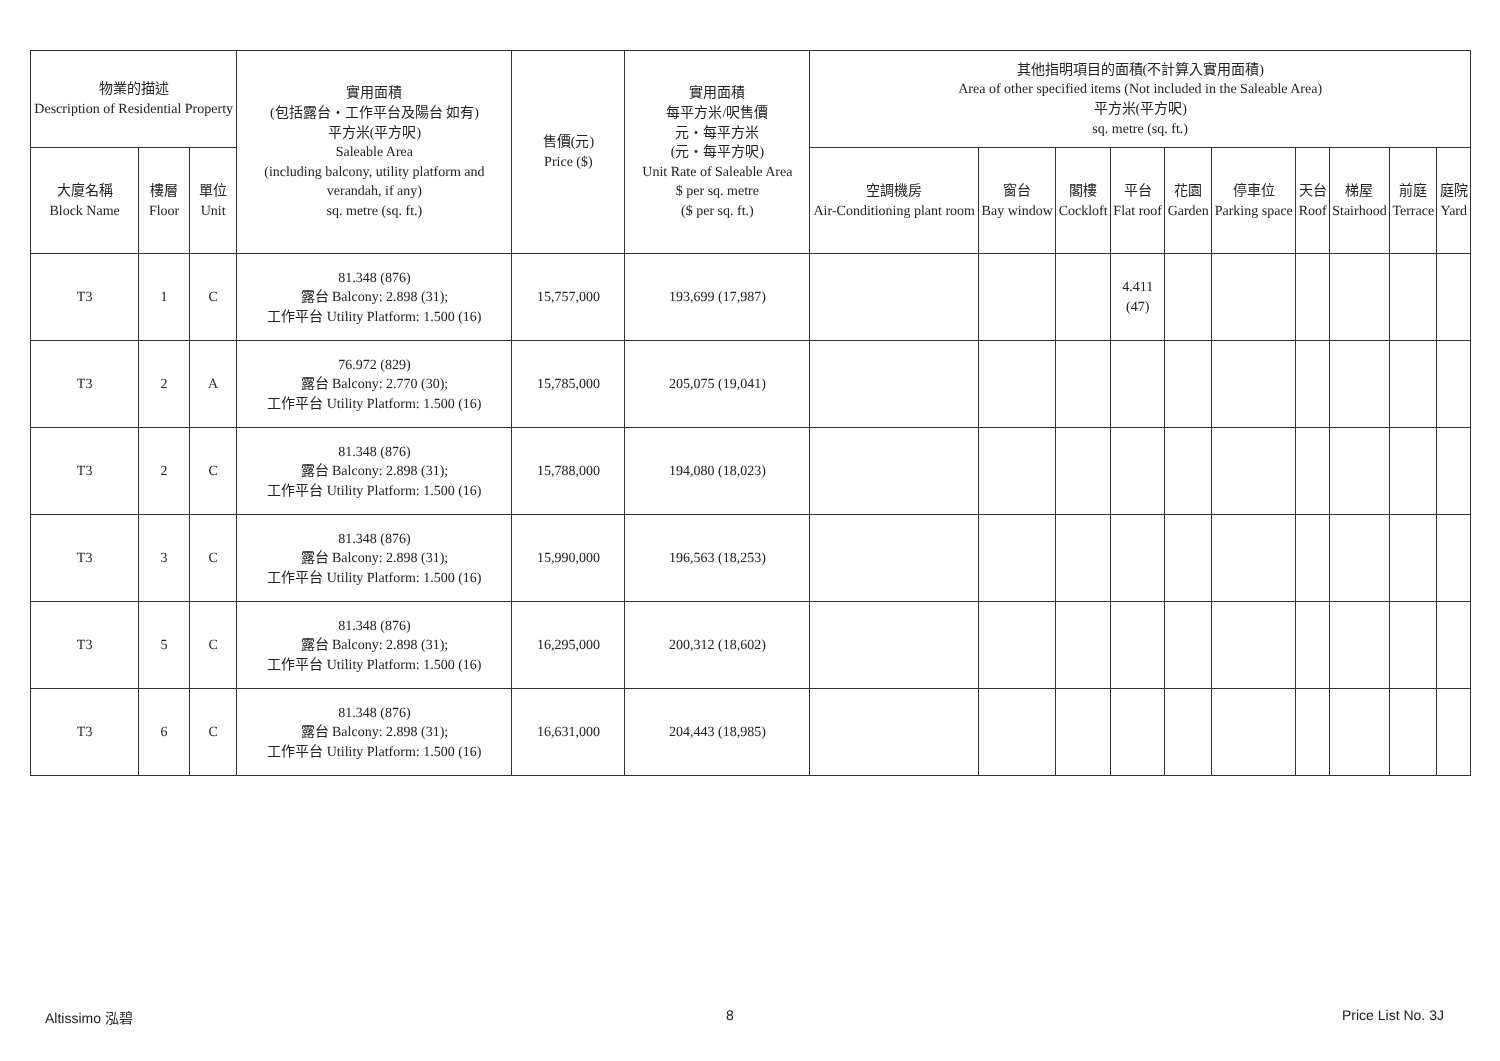| 物業的描述 Description of Residential Property | | | 實用面積 (包括露台・工作平台及陽台 如有) 平方米(平方呎) Saleable Area (including balcony, utility platform and verandah, if any) sq. metre (sq. ft.) | 售價(元) Price ($) | 實用面積 每平方米/呎售價 元・每平方米 (元・每平方呎) Unit Rate of Saleable Area $ per sq. metre ($ per sq. ft.) | 其他指明項目的面積(不計算入實用面積) Area of other specified items (Not included in the Saleable Area) 平方米(平方呎) sq. metre (sq. ft.) | | | | | | | | | |
| --- | --- | --- | --- | --- | --- | --- | --- | --- | --- | --- | --- | --- | --- | --- | --- |
| 大廈名稱 Block Name | 樓層 Floor | 單位 Unit | | | | 空調機房 Air-Conditioning plant room | 窗台 Bay window | 閣樓 Cockloft | 平台 Flat roof | 花園 Garden | 停車位 Parking space | 天台 Roof | 梯屋 Stairhood | 前庭 Terrace | 庭院 Yard |
| T3 | 1 | C | 81.348 (876) 露台 Balcony: 2.898 (31); 工作平台 Utility Platform: 1.500 (16) | 15,757,000 | 193,699 (17,987) | | | | 4.411 (47) | | | | | | |
| T3 | 2 | A | 76.972 (829) 露台 Balcony: 2.770 (30); 工作平台 Utility Platform: 1.500 (16) | 15,785,000 | 205,075 (19,041) | | | | | | | | | | |
| T3 | 2 | C | 81.348 (876) 露台 Balcony: 2.898 (31); 工作平台 Utility Platform: 1.500 (16) | 15,788,000 | 194,080 (18,023) | | | | | | | | | | |
| T3 | 3 | C | 81.348 (876) 露台 Balcony: 2.898 (31); 工作平台 Utility Platform: 1.500 (16) | 15,990,000 | 196,563 (18,253) | | | | | | | | | | |
| T3 | 5 | C | 81.348 (876) 露台 Balcony: 2.898 (31); 工作平台 Utility Platform: 1.500 (16) | 16,295,000 | 200,312 (18,602) | | | | | | | | | | |
| T3 | 6 | C | 81.348 (876) 露台 Balcony: 2.898 (31); 工作平台 Utility Platform: 1.500 (16) | 16,631,000 | 204,443 (18,985) | | | | | | | | | | |
Altissimo 泓碧 8 Price List No. 3J